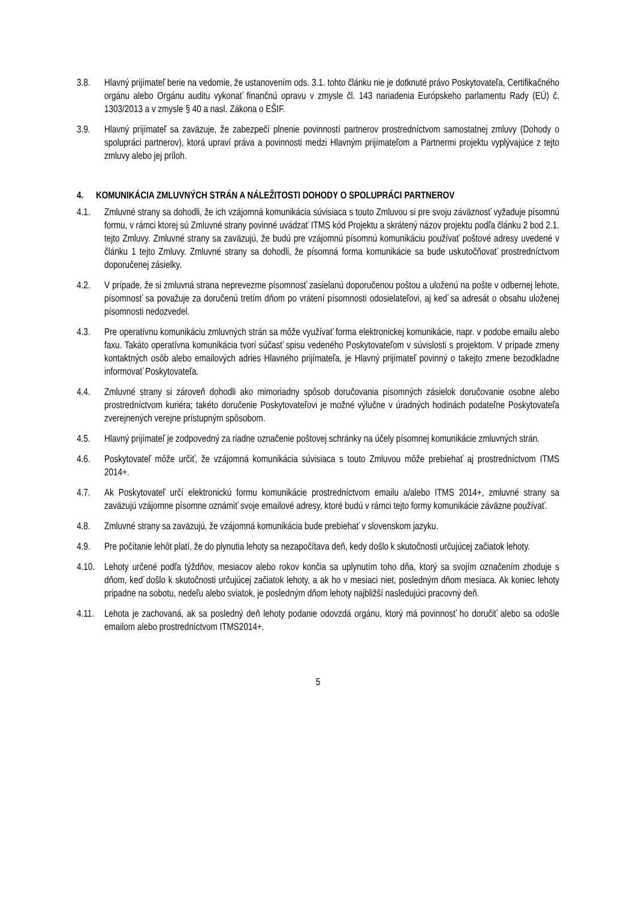3.8. Hlavný prijímateľ berie na vedomie, že ustanovením ods. 3.1. tohto článku nie je dotknuté právo Poskytovateľa, Certifikačného orgánu alebo Orgánu auditu vykonať finančnú opravu v zmysle čl. 143 nariadenia Európskeho parlamentu Rady (EÚ) č. 1303/2013 a v zmysle § 40 a nasl. Zákona o EŠIF.
3.9. Hlavný prijímateľ sa zaväzuje, že zabezpečí plnenie povinností partnerov prostredníctvom samostatnej zmluvy (Dohody o spolupráci partnerov), ktorá upraví práva a povinnosti medzi Hlavným prijímateľom a Partnermi projektu vyplývajúce z tejto zmluvy alebo jej príloh.
4. KOMUNIKÁCIA ZMLUVNÝCH STRÁN A NÁLEŽITOSTI DOHODY O SPOLUPRÁCI PARTNEROV
4.1. Zmluvné strany sa dohodli, že ich vzájomná komunikácia súvisiaca s touto Zmluvou si pre svoju záväznosť vyžaduje písomnú formu, v rámci ktorej sú Zmluvné strany povinné uvádzať ITMS kód Projektu a skrátený názov projektu podľa článku 2 bod 2.1. tejto Zmluvy. Zmluvné strany sa zaväzujú, že budú pre vzájomnú písomnú komunikáciu používať poštové adresy uvedené v článku 1 tejto Zmluvy. Zmluvné strany sa dohodli, že písomná forma komunikácie sa bude uskutočňovať prostredníctvom doporučenej zásielky.
4.2. V prípade, že si zmluvná strana neprevezme písomnosť zasielanú doporučenou poštou a uloženú na pošte v odbernej lehote, písomnosť sa považuje za doručenú tretím dňom po vrátení písomnosti odosielateľovi, aj keď sa adresát o obsahu uloženej písomnosti nedozvedel.
4.3. Pre operatívnu komunikáciu zmluvných strán sa môže využívať forma elektronickej komunikácie, napr. v podobe emailu alebo faxu. Takáto operatívna komunikácia tvorí súčasť spisu vedeného Poskytovateľom v súvislosti s projektom. V prípade zmeny kontaktných osôb alebo emailových adries Hlavného prijímateľa, je Hlavný prijímateľ povinný o takejto zmene bezodkladne informovať Poskytovateľa.
4.4. Zmluvné strany si zároveň dohodli ako mimoriadny spôsob doručovania písomných zásielok doručovanie osobne alebo prostredníctvom kuriéra; takéto doručenie Poskytovateľovi je možné výlučne v úradných hodinách podateľne Poskytovateľa zverejnených verejne prístupným spôsobom.
4.5. Hlavný prijímateľ je zodpovedný za riadne označenie poštovej schránky na účely písomnej komunikácie zmluvných strán.
4.6. Poskytovateľ môže určiť, že vzájomná komunikácia súvisiaca s touto Zmluvou môže prebiehať aj prostredníctvom ITMS 2014+.
4.7. Ak Poskytovateľ určí elektronickú formu komunikácie prostredníctvom emailu a/alebo ITMS 2014+, zmluvné strany sa zaväzujú vzájomne písomne oznámiť svoje emailové adresy, ktoré budú v rámci tejto formy komunikácie záväzne používať.
4.8. Zmluvné strany sa zaväzujú, že vzájomná komunikácia bude prebiehať v slovenskom jazyku.
4.9. Pre počítanie lehôt platí, že do plynutia lehoty sa nezapočítava deň, kedy došlo k skutočnosti určujúcej začiatok lehoty.
4.10. Lehoty určené podľa týždňov, mesiacov alebo rokov končia sa uplynutím toho dňa, ktorý sa svojím označením zhoduje s dňom, keď došlo k skutočnosti určujúcej začiatok lehoty, a ak ho v mesiaci niet, posledným dňom mesiaca. Ak koniec lehoty pripadne na sobotu, nedeľu alebo sviatok, je posledným dňom lehoty najbližší nasledujúci pracovný deň.
4.11. Lehota je zachovaná, ak sa posledný deň lehoty podanie odovzdá orgánu, ktorý má povinnosť ho doručiť alebo sa odošle emailom alebo prostredníctvom ITMS2014+.
5